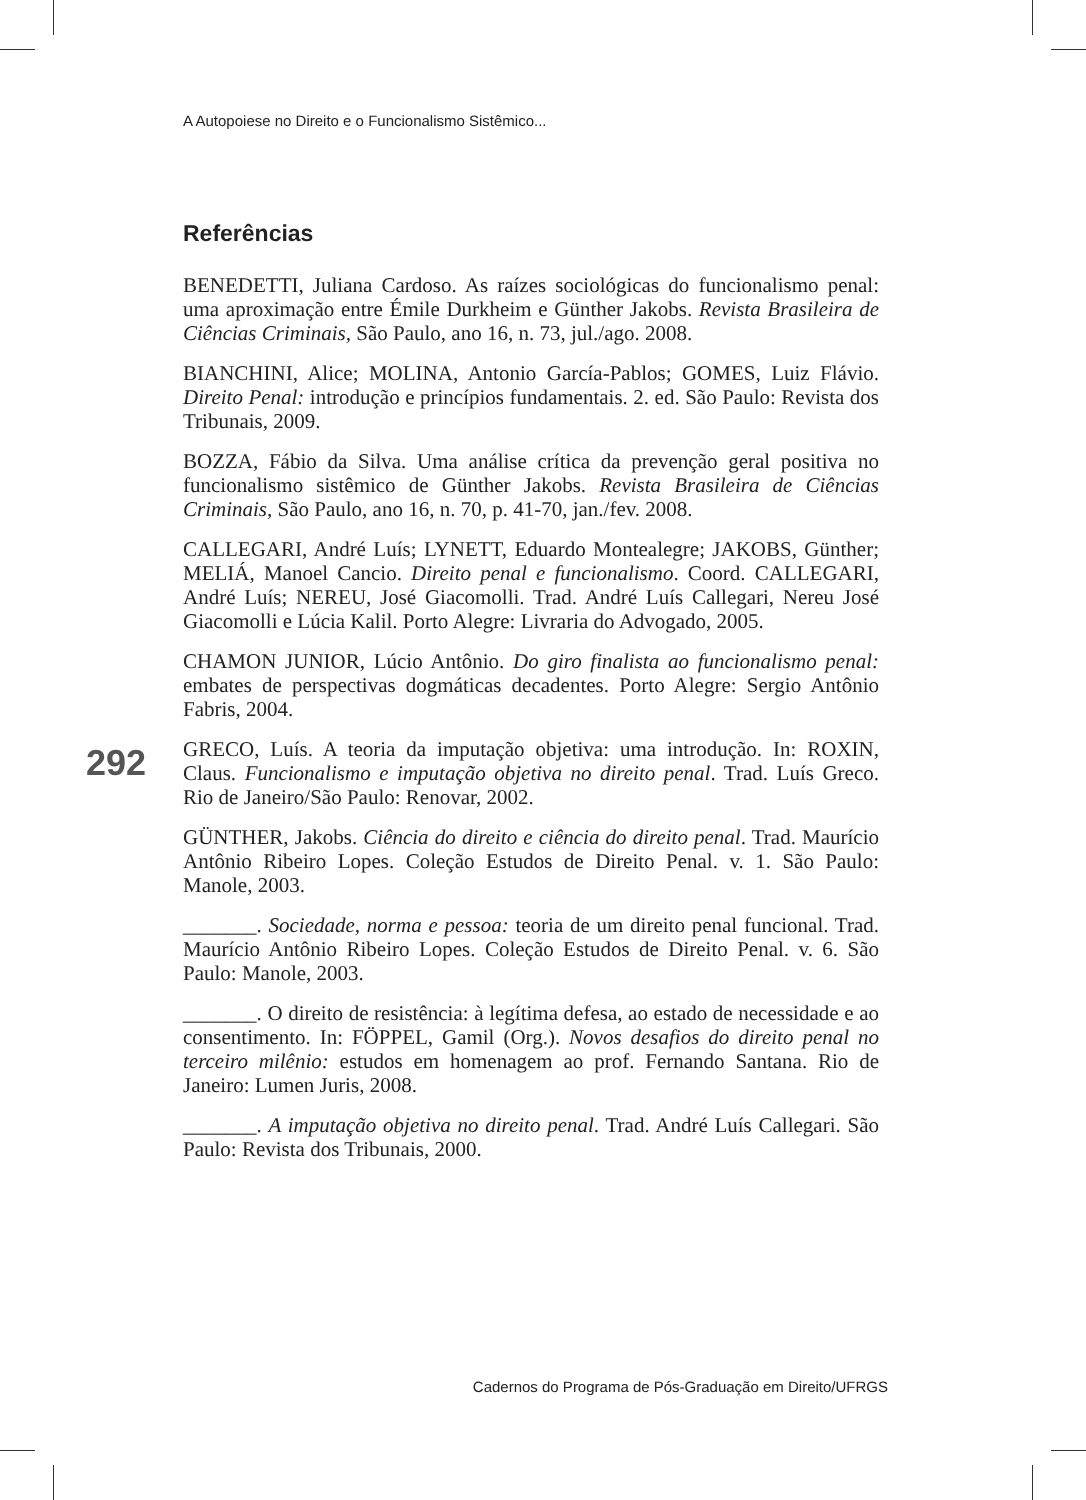A Autopoiese no Direito e o Funcionalismo Sistêmico...
Referências
BENEDETTI, Juliana Cardoso. As raízes sociológicas do funcionalismo penal: uma aproximação entre Émile Durkheim e Günther Jakobs. Revista Brasileira de Ciências Criminais, São Paulo, ano 16, n. 73, jul./ago. 2008.
BIANCHINI, Alice; MOLINA, Antonio García-Pablos; GOMES, Luiz Flávio. Direito Penal: introdução e princípios fundamentais. 2. ed. São Paulo: Revista dos Tribunais, 2009.
BOZZA, Fábio da Silva. Uma análise crítica da prevenção geral positiva no funcionalismo sistêmico de Günther Jakobs. Revista Brasileira de Ciências Criminais, São Paulo, ano 16, n. 70, p. 41-70, jan./fev. 2008.
CALLEGARI, André Luís; LYNETT, Eduardo Montealegre; JAKOBS, Günther; MELIÁ, Manoel Cancio. Direito penal e funcionalismo. Coord. CALLEGARI, André Luís; NEREU, José Giacomolli. Trad. André Luís Callegari, Nereu José Giacomolli e Lúcia Kalil. Porto Alegre: Livraria do Advogado, 2005.
CHAMON JUNIOR, Lúcio Antônio. Do giro finalista ao funcionalismo penal: embates de perspectivas dogmáticas decadentes. Porto Alegre: Sergio Antônio Fabris, 2004.
GRECO, Luís. A teoria da imputação objetiva: uma introdução. In: ROXIN, Claus. Funcionalismo e imputação objetiva no direito penal. Trad. Luís Greco. Rio de Janeiro/São Paulo: Renovar, 2002.
GÜNTHER, Jakobs. Ciência do direito e ciência do direito penal. Trad. Maurício Antônio Ribeiro Lopes. Coleção Estudos de Direito Penal. v. 1. São Paulo: Manole, 2003.
_______. Sociedade, norma e pessoa: teoria de um direito penal funcional. Trad. Maurício Antônio Ribeiro Lopes. Coleção Estudos de Direito Penal. v. 6. São Paulo: Manole, 2003.
_______. O direito de resistência: à legítima defesa, ao estado de necessidade e ao consentimento. In: FÖPPEL, Gamil (Org.). Novos desafios do direito penal no terceiro milênio: estudos em homenagem ao prof. Fernando Santana. Rio de Janeiro: Lumen Juris, 2008.
_______. A imputação objetiva no direito penal. Trad. André Luís Callegari. São Paulo: Revista dos Tribunais, 2000.
292
Cadernos do Programa de Pós-Graduação em Direito/UFRGS